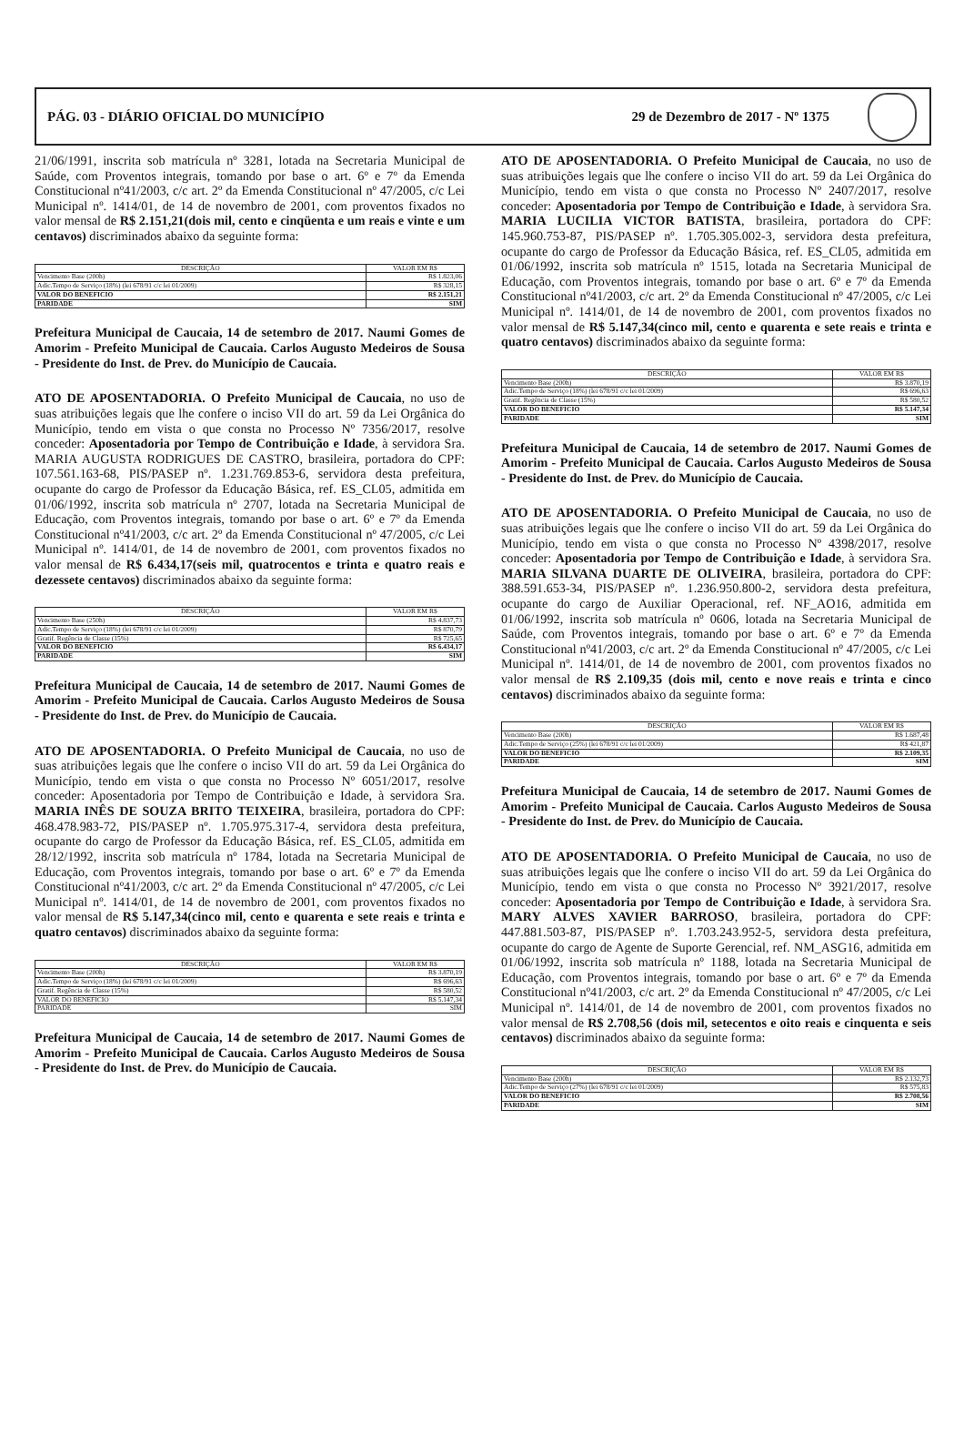PÁG. 03 - DIÁRIO OFICIAL DO MUNICÍPIO 29 de Dezembro de 2017 - Nº 1375
21/06/1991, inscrita sob matrícula nº 3281, lotada na Secretaria Municipal de Saúde, com Proventos integrais, tomando por base o art. 6º e 7º da Emenda Constitucional nº41/2003, c/c art. 2º da Emenda Constitucional nº 47/2005, c/c Lei Municipal nº. 1414/01, de 14 de novembro de 2001, com proventos fixados no valor mensal de R$ 2.151,21(dois mil, cento e cinqüenta e um reais e vinte e um centavos) discriminados abaixo da seguinte forma:
| DESCRIÇÃO | VALOR EM R$ |
| --- | --- |
| Vencimento Base (200h) | R$ 1.823,06 |
| Adic.Tempo de Serviço (18%) (lei 678/91 c/c lei 01/2009) | R$ 328,15 |
| VALOR DO BENEFICIO | R$ 2.151,21 |
| PARIDADE | SIM |
Prefeitura Municipal de Caucaia, 14 de setembro de 2017. Naumi Gomes de Amorim - Prefeito Municipal de Caucaia. Carlos Augusto Medeiros de Sousa - Presidente do Inst. de Prev. do Município de Caucaia.
ATO DE APOSENTADORIA. O Prefeito Municipal de Caucaia, no uso de suas atribuições legais que lhe confere o inciso VII do art. 59 da Lei Orgânica do Município, tendo em vista o que consta no Processo Nº 7356/2017, resolve conceder: Aposentadoria por Tempo de Contribuição e Idade, à servidora Sra. MARIA AUGUSTA RODRIGUES DE CASTRO, brasileira, portadora do CPF: 107.561.163-68, PIS/PASEP nº. 1.231.769.853-6, servidora desta prefeitura, ocupante do cargo de Professor da Educação Básica, ref. ES_CL05, admitida em 01/06/1992, inscrita sob matrícula nº 2707, lotada na Secretaria Municipal de Educação, com Proventos integrais, tomando por base o art. 6º e 7º da Emenda Constitucional nº41/2003, c/c art. 2º da Emenda Constitucional nº 47/2005, c/c Lei Municipal nº. 1414/01, de 14 de novembro de 2001, com proventos fixados no valor mensal de R$ 6.434,17(seis mil, quatrocentos e trinta e quatro reais e dezessete centavos) discriminados abaixo da seguinte forma:
| DESCRIÇÃO | VALOR EM R$ |
| --- | --- |
| Vencimento Base (250h) | R$ 4.837,73 |
| Adic.Tempo de Serviço (18%) (lei 678/91 c/c lei 01/2009) | R$ 870,79 |
| Gratif. Regência de Classe (15%) | R$ 725,65 |
| VALOR DO BENEFICIO | R$ 6.434,17 |
| PARIDADE | SIM |
Prefeitura Municipal de Caucaia, 14 de setembro de 2017. Naumi Gomes de Amorim - Prefeito Municipal de Caucaia. Carlos Augusto Medeiros de Sousa - Presidente do Inst. de Prev. do Município de Caucaia.
ATO DE APOSENTADORIA. O Prefeito Municipal de Caucaia, no uso de suas atribuições legais que lhe confere o inciso VII do art. 59 da Lei Orgânica do Município, tendo em vista o que consta no Processo Nº 6051/2017, resolve conceder: Aposentadoria por Tempo de Contribuição e Idade, à servidora Sra. MARIA INÊS DE SOUZA BRITO TEIXEIRA, brasileira, portadora do CPF: 468.478.983-72, PIS/PASEP nº. 1.705.975.317-4, servidora desta prefeitura, ocupante do cargo de Professor da Educação Básica, ref. ES_CL05, admitida em 28/12/1992, inscrita sob matrícula nº 1784, lotada na Secretaria Municipal de Educação, com Proventos integrais, tomando por base o art. 6º e 7º da Emenda Constitucional nº41/2003, c/c art. 2º da Emenda Constitucional nº 47/2005, c/c Lei Municipal nº. 1414/01, de 14 de novembro de 2001, com proventos fixados no valor mensal de R$ 5.147,34(cinco mil, cento e quarenta e sete reais e trinta e quatro centavos) discriminados abaixo da seguinte forma:
| DESCRIÇÃO | VALOR EM R$ |
| --- | --- |
| Vencimento Base (200h) | R$ 3.870,19 |
| Adic.Tempo de Serviço (18%) (lei 678/91 c/c lei 01/2009) | R$ 696,63 |
| Gratif. Regência de Classe (15%) | R$ 580,52 |
| VALOR DO BENEFICIO | R$ 5.147,34 |
| PARIDADE | SIM |
Prefeitura Municipal de Caucaia, 14 de setembro de 2017. Naumi Gomes de Amorim - Prefeito Municipal de Caucaia. Carlos Augusto Medeiros de Sousa - Presidente do Inst. de Prev. do Município de Caucaia.
ATO DE APOSENTADORIA. O Prefeito Municipal de Caucaia, no uso de suas atribuições legais que lhe confere o inciso VII do art. 59 da Lei Orgânica do Município, tendo em vista o que consta no Processo Nº 2407/2017, resolve conceder: Aposentadoria por Tempo de Contribuição e Idade, à servidora Sra. MARIA LUCILIA VICTOR BATISTA, brasileira, portadora do CPF: 145.960.753-87, PIS/PASEP nº. 1.705.305.002-3, servidora desta prefeitura, ocupante do cargo de Professor da Educação Básica, ref. ES_CL05, admitida em 01/06/1992, inscrita sob matrícula nº 1515, lotada na Secretaria Municipal de Educação, com Proventos integrais, tomando por base o art. 6º e 7º da Emenda Constitucional nº41/2003, c/c art. 2º da Emenda Constitucional nº 47/2005, c/c Lei Municipal nº. 1414/01, de 14 de novembro de 2001, com proventos fixados no valor mensal de R$ 5.147,34(cinco mil, cento e quarenta e sete reais e trinta e quatro centavos) discriminados abaixo da seguinte forma:
| DESCRIÇÃO | VALOR EM R$ |
| --- | --- |
| Vencimento Base (200h) | R$ 3.870,19 |
| Adic.Tempo de Serviço (18%) (lei 678/91 c/c lei 01/2009) | R$ 696,63 |
| Gratif. Regência de Classe (15%) | R$ 580,52 |
| VALOR DO BENEFICIO | R$ 5.147,34 |
| PARIDADE | SIM |
Prefeitura Municipal de Caucaia, 14 de setembro de 2017. Naumi Gomes de Amorim - Prefeito Municipal de Caucaia. Carlos Augusto Medeiros de Sousa - Presidente do Inst. de Prev. do Município de Caucaia.
ATO DE APOSENTADORIA. O Prefeito Municipal de Caucaia, no uso de suas atribuições legais que lhe confere o inciso VII do art. 59 da Lei Orgânica do Município, tendo em vista o que consta no Processo Nº 4398/2017, resolve conceder: Aposentadoria por Tempo de Contribuição e Idade, à servidora Sra. MARIA SILVANA DUARTE DE OLIVEIRA, brasileira, portadora do CPF: 388.591.653-34, PIS/PASEP nº. 1.236.950.800-2, servidora desta prefeitura, ocupante do cargo de Auxiliar Operacional, ref. NF_AO16, admitida em 01/06/1992, inscrita sob matrícula nº 0606, lotada na Secretaria Municipal de Saúde, com Proventos integrais, tomando por base o art. 6º e 7º da Emenda Constitucional nº41/2003, c/c art. 2º da Emenda Constitucional nº 47/2005, c/c Lei Municipal nº. 1414/01, de 14 de novembro de 2001, com proventos fixados no valor mensal de R$ 2.109,35 (dois mil, cento e nove reais e trinta e cinco centavos) discriminados abaixo da seguinte forma:
| DESCRIÇÃO | VALOR EM R$ |
| --- | --- |
| Vencimento Base (200h) | R$ 1.687,48 |
| Adic.Tempo de Serviço (25%) (lei 678/91 c/c lei 01/2009) | R$ 421,87 |
| VALOR DO BENEFICIO | R$ 2.109,35 |
| PARIDADE | SIM |
Prefeitura Municipal de Caucaia, 14 de setembro de 2017. Naumi Gomes de Amorim - Prefeito Municipal de Caucaia. Carlos Augusto Medeiros de Sousa - Presidente do Inst. de Prev. do Município de Caucaia.
ATO DE APOSENTADORIA. O Prefeito Municipal de Caucaia, no uso de suas atribuições legais que lhe confere o inciso VII do art. 59 da Lei Orgânica do Município, tendo em vista o que consta no Processo Nº 3921/2017, resolve conceder: Aposentadoria por Tempo de Contribuição e Idade, à servidora Sra. MARY ALVES XAVIER BARROSO, brasileira, portadora do CPF: 447.881.503-87, PIS/PASEP nº. 1.703.243.952-5, servidora desta prefeitura, ocupante do cargo de Agente de Suporte Gerencial, ref. NM_ASG16, admitida em 01/06/1992, inscrita sob matrícula nº 1188, lotada na Secretaria Municipal de Educação, com Proventos integrais, tomando por base o art. 6º e 7º da Emenda Constitucional nº41/2003, c/c art. 2º da Emenda Constitucional nº 47/2005, c/c Lei Municipal nº. 1414/01, de 14 de novembro de 2001, com proventos fixados no valor mensal de R$ 2.708,56 (dois mil, setecentos e oito reais e cinquenta e seis centavos) discriminados abaixo da seguinte forma:
| DESCRIÇÃO | VALOR EM R$ |
| --- | --- |
| Vencimento Base (200h) | R$ 2.132,73 |
| Adic.Tempo de Serviço (27%) (lei 678/91 c/c lei 01/2009) | R$ 575,83 |
| VALOR DO BENEFICIO | R$ 2.708,56 |
| PARIDADE | SIM |